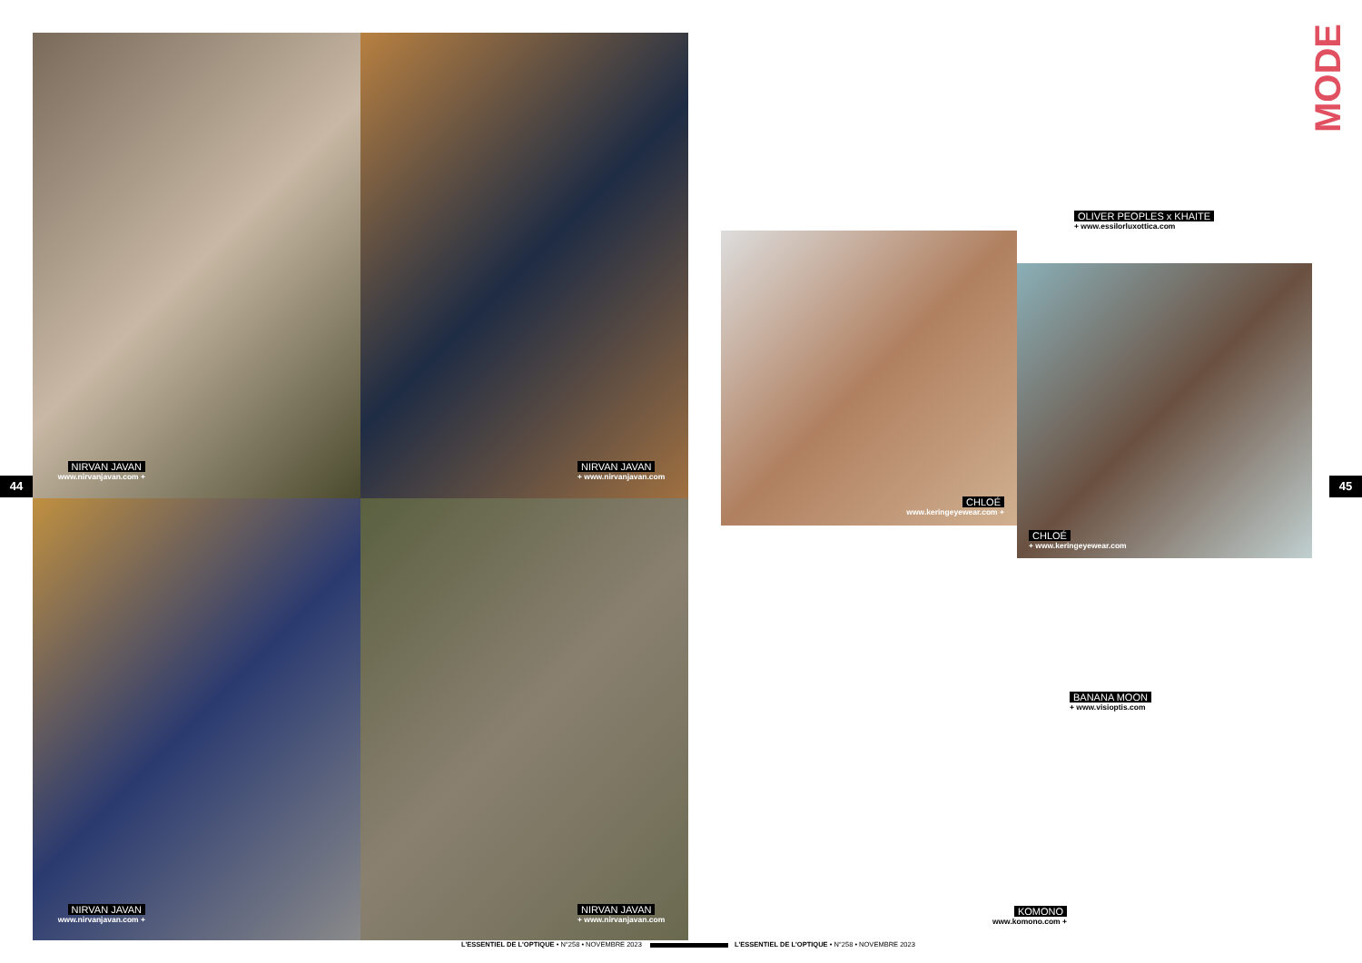NIRVAN JAVAN
www.nirvanjavan.com +
NIRVAN JAVAN
+ www.nirvanjavan.com
NIRVAN JAVAN
www.nirvanjavan.com +
NIRVAN JAVAN
+ www.nirvanjavan.com
MODE
OLIVER PEOPLES x KHAITE
+ www.essilorluxottica.com
CHLOÉ
www.keringeyewear.com +
CHLOÉ
+ www.keringeyewear.com
BANANA MOON
+ www.visioptis.com
KOMONO
www.komono.com +
44 45
L'ESSENTIEL DE L'OPTIQUE • N°258 • NOVEMBRE 2023
L'ESSENTIEL DE L'OPTIQUE • N°258 • NOVEMBRE 2023